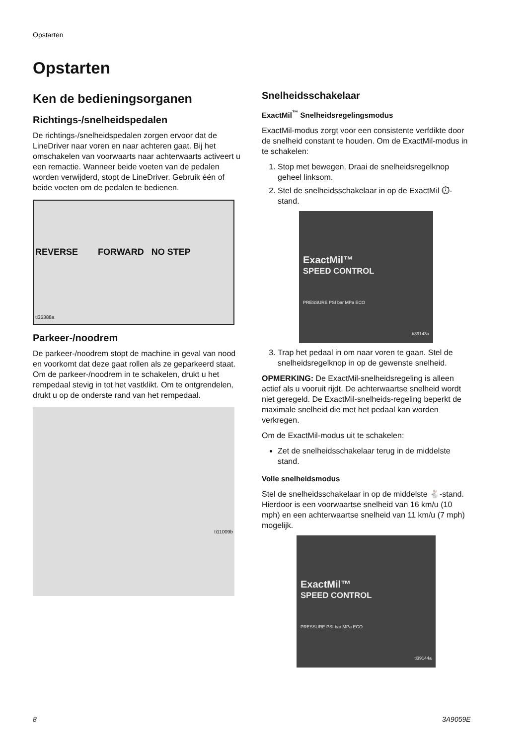Opstarten
Opstarten
Ken de bedieningsorganen
Richtings-/snelheidspedalen
De richtings-/snelheidspedalen zorgen ervoor dat de LineDriver naar voren en naar achteren gaat. Bij het omschakelen van voorwaarts naar achterwaarts activeert u een remactie. Wanneer beide voeten van de pedalen worden verwijderd, stopt de LineDriver. Gebruik één of beide voeten om de pedalen te bedienen.
REVERSE FORWARD NO STEP
ti35388a
Parkeer-/noodrem
De parkeer-/noodrem stopt de machine in geval van nood en voorkomt dat deze gaat rollen als ze geparkeerd staat. Om de parkeer-/noodrem in te schakelen, drukt u het rempedaal stevig in tot het vastklikt. Om te ontgrendelen, drukt u op de onderste rand van het rempedaal.
ti11009b
Snelheidsschakelaar
ExactMil<sup>™</sup> Snelheidsregelingsmodus
ExactMil-modus zorgt voor een consistente verfdikte door de snelheid constant te houden. Om de ExactMil-modus in te schakelen:
1. Stop met bewegen. Draai de snelheidsregelknop geheel linksom.
2. Stel de snelheidsschakelaar in op de ExactMil ⏱-stand.
ExactMil™
SPEED CONTROL
PRESSURE PSI bar MPa ECO
ti39143a
3. Trap het pedaal in om naar voren te gaan. Stel de snelheidsregelknop in op de gewenste snelheid.
OPMERKING: De ExactMil-snelheidsregeling is alleen actief als u vooruit rijdt. De achterwaartse snelheid wordt niet geregeld. De ExactMil-snelheids-regeling beperkt de maximale snelheid die met het pedaal kan worden verkregen.
Om de ExactMil-modus uit te schakelen:
Zet de snelheidsschakelaar terug in de middelste stand.
Volle snelheidsmodus
Stel de snelheidsschakelaar in op de middelste 🐇-stand. Hierdoor is een voorwaartse snelheid van 16 km/u (10 mph) en een achterwaartse snelheid van 11 km/u (7 mph) mogelijk.
ExactMil™
SPEED CONTROL
PRESSURE PSI bar MPa ECO
ti39144a
8 3A9059E